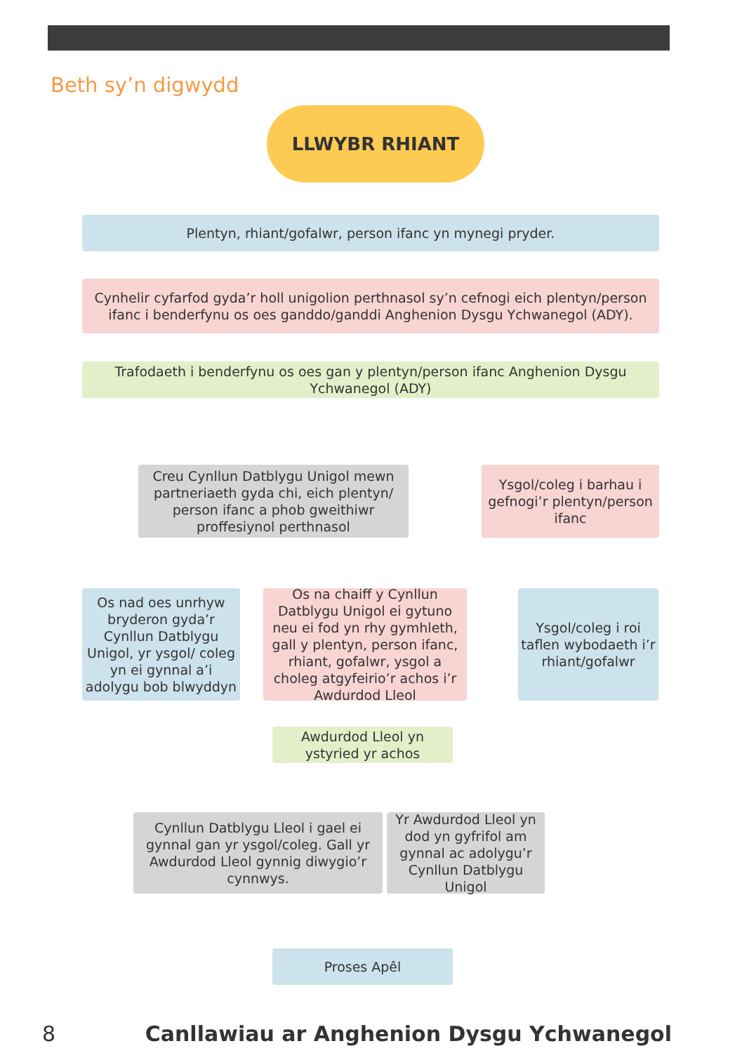Beth sy’n digwydd
LLWYBR RHIANT
Plentyn, rhiant/gofalwr, person ifanc yn mynegi pryder.
Cynhelir cyfarfod gyda’r holl unigolion perthnasol sy’n cefnogi eich plentyn/person ifanc i benderfynu os oes ganddo/ganddi Anghenion Dysgu Ychwanegol (ADY).
Trafodaeth i benderfynu os oes gan y plentyn/person ifanc Anghenion Dysgu Ychwanegol (ADY)
Creu Cynllun Datblygu Unigol mewn partneriaeth gyda chi, eich plentyn/ person ifanc a phob gweithiwr proffesiynol perthnasol
Ysgol/coleg i barhau i gefnogi’r plentyn/person ifanc
Os nad oes unrhyw bryderon gyda’r Cynllun Datblygu Unigol, yr ysgol/ coleg yn ei gynnal a’i adolygu bob blwyddyn
Os na chaiff y Cynllun Datblygu Unigol ei gytuno neu ei fod yn rhy gymhleth, gall y plentyn, person ifanc, rhiant, gofalwr, ysgol a choleg atgyfeirio’r achos i’r Awdurdod Lleol
Ysgol/coleg i roi taflen wybodaeth i’r rhiant/gofalwr
Awdurdod Lleol yn ystyried yr achos
Cynllun Datblygu Lleol i gael ei gynnal gan yr ysgol/coleg. Gall yr Awdurdod Lleol gynnig diwygio’r cynnwys.
Yr Awdurdod Lleol yn dod yn gyfrifol am gynnal ac adolygu’r Cynllun Datblygu Unigol
Proses Apêl
8
Canllawiau ar Anghenion Dysgu Ychwanegol